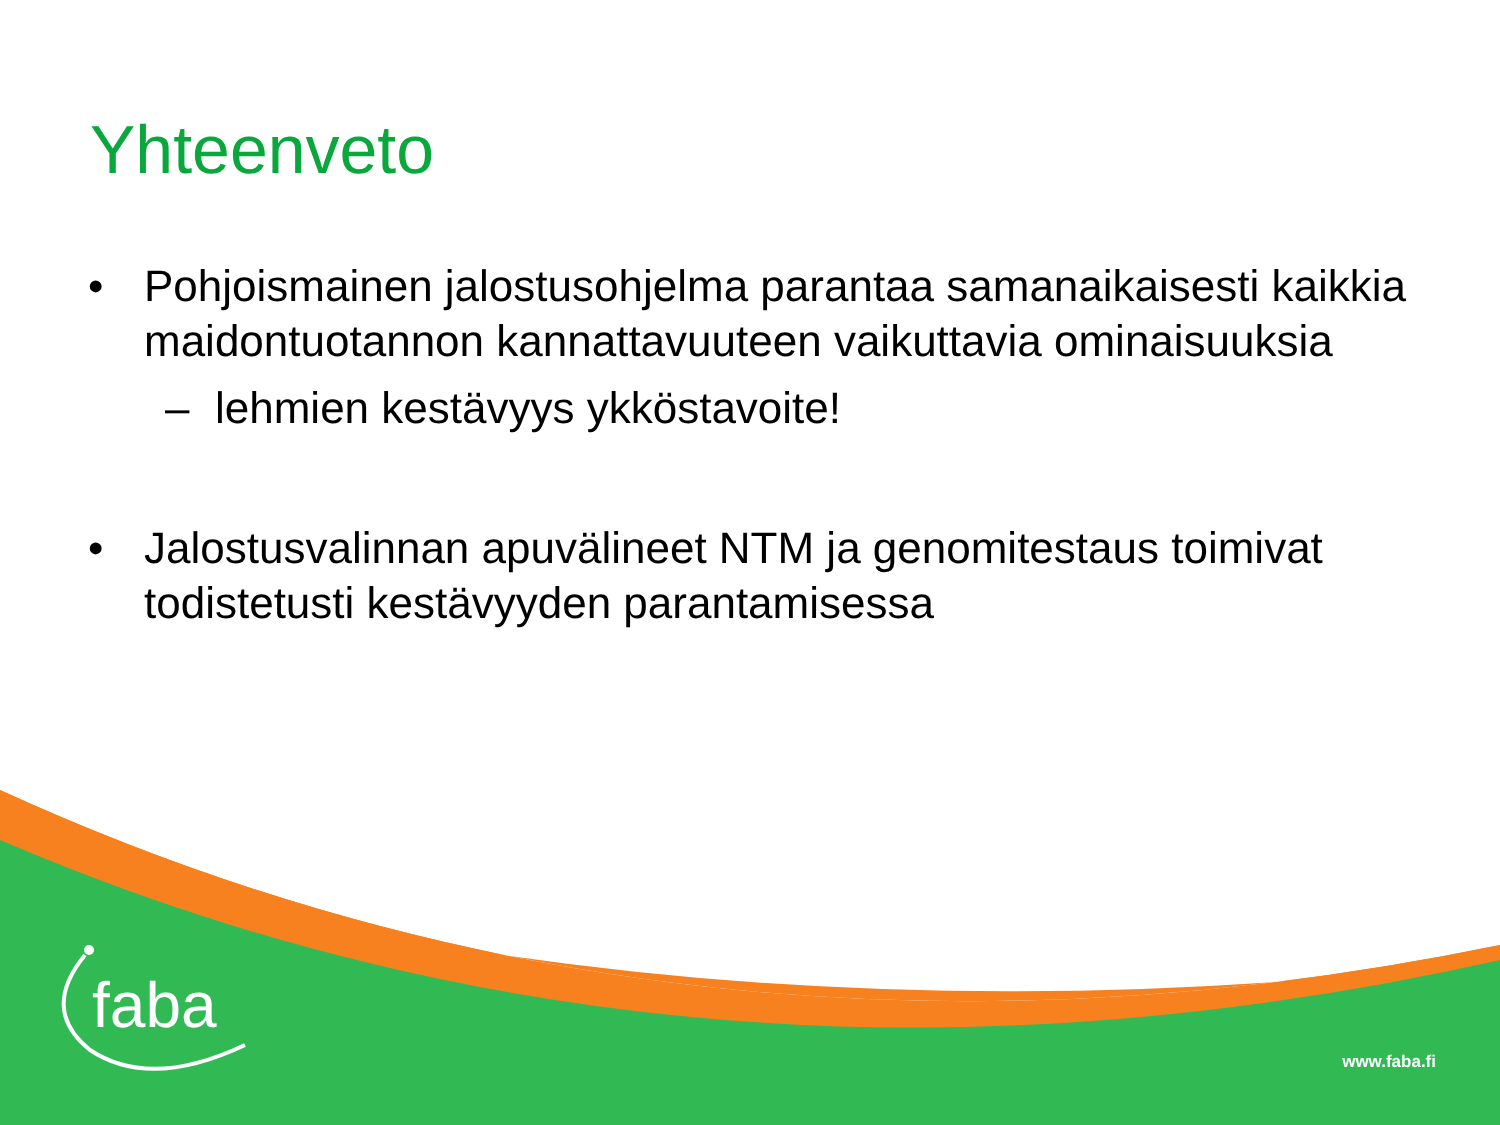Yhteenveto
• Pohjoismainen jalostusohjelma parantaa samanaikaisesti kaikkia maidontuotannon kannattavuuteen vaikuttavia ominaisuuksia
– lehmien kestävyys ykköstavoite!
• Jalostusvalinnan apuvälineet NTM ja genomitestaus toimivat todistetusti kestävyyden parantamisessa
faba
www.faba.fi